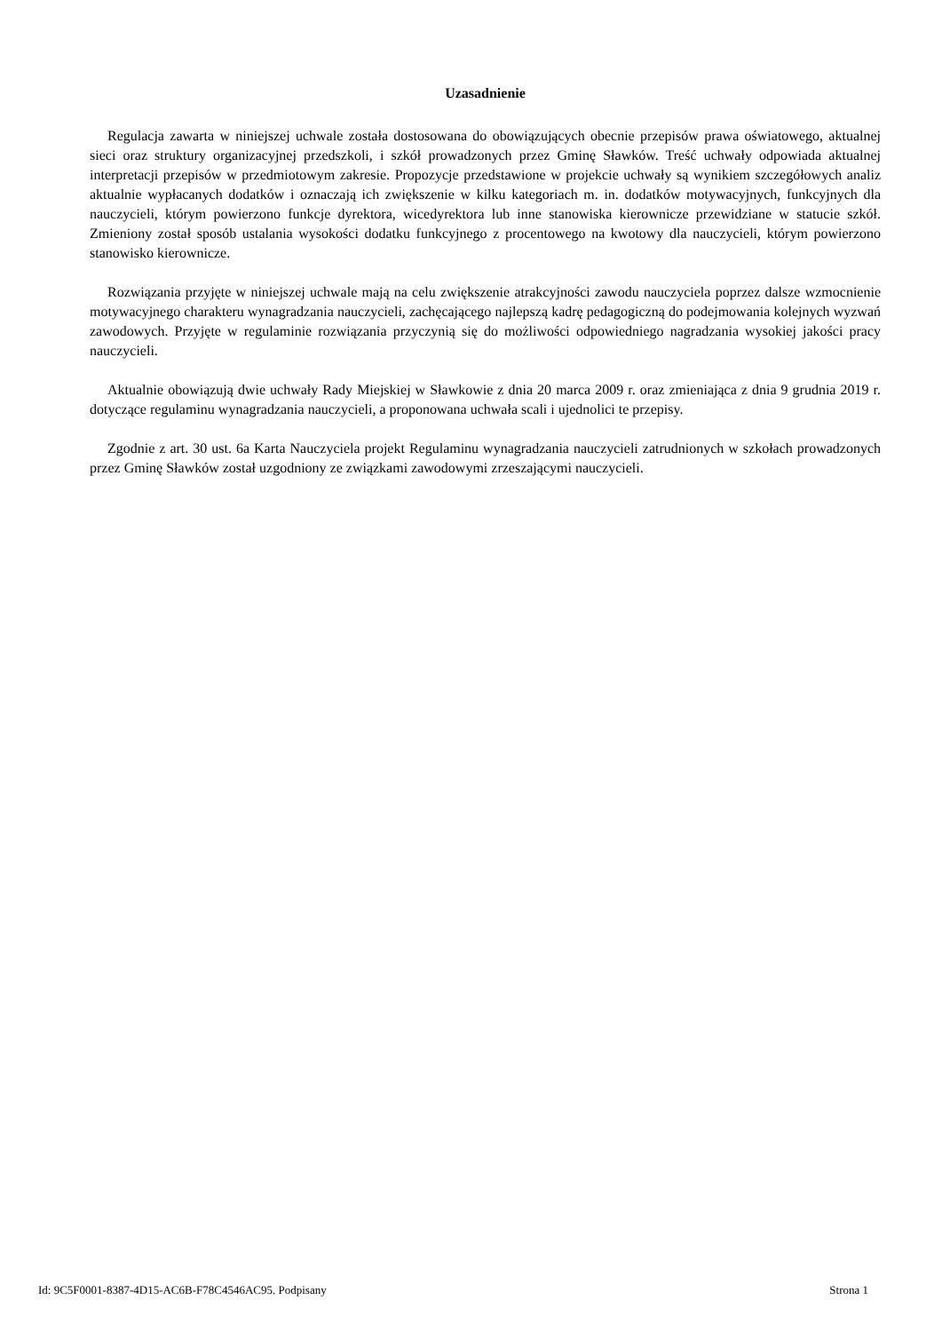Uzasadnienie
Regulacja zawarta w niniejszej uchwale została dostosowana do obowiązujących obecnie przepisów prawa oświatowego, aktualnej sieci oraz struktury organizacyjnej przedszkoli, i szkół prowadzonych przez Gminę Sławków. Treść uchwały odpowiada aktualnej interpretacji przepisów w przedmiotowym zakresie. Propozycje przedstawione w projekcie uchwały są wynikiem szczegółowych analiz aktualnie wypłacanych dodatków i oznaczają ich zwiększenie w kilku kategoriach m. in. dodatków motywacyjnych, funkcyjnych dla nauczycieli, którym powierzono funkcje dyrektora, wicedyrektora lub inne stanowiska kierownicze przewidziane w statucie szkół. Zmieniony został sposób ustalania wysokości dodatku funkcyjnego z procentowego na kwotowy dla nauczycieli, którym powierzono stanowisko kierownicze.
Rozwiązania przyjęte w niniejszej uchwale mają na celu zwiększenie atrakcyjności zawodu nauczyciela poprzez dalsze wzmocnienie motywacyjnego charakteru wynagradzania nauczycieli, zachęcającego najlepszą kadrę pedagogiczną do podejmowania kolejnych wyzwań zawodowych. Przyjęte w regulaminie rozwiązania przyczynią się do możliwości odpowiedniego nagradzania wysokiej jakości pracy nauczycieli.
Aktualnie obowiązują dwie uchwały Rady Miejskiej w Sławkowie z dnia 20 marca 2009 r. oraz zmieniająca z dnia 9 grudnia 2019 r. dotyczące regulaminu wynagradzania nauczycieli, a proponowana uchwała scali i ujednolici te przepisy.
Zgodnie z art. 30 ust. 6a Karta Nauczyciela projekt Regulaminu wynagradzania nauczycieli zatrudnionych w szkołach prowadzonych przez Gminę Sławków został uzgodniony ze związkami zawodowymi zrzeszającymi nauczycieli.
Id: 9C5F0001-8387-4D15-AC6B-F78C4546AC95. Podpisany Strona 1